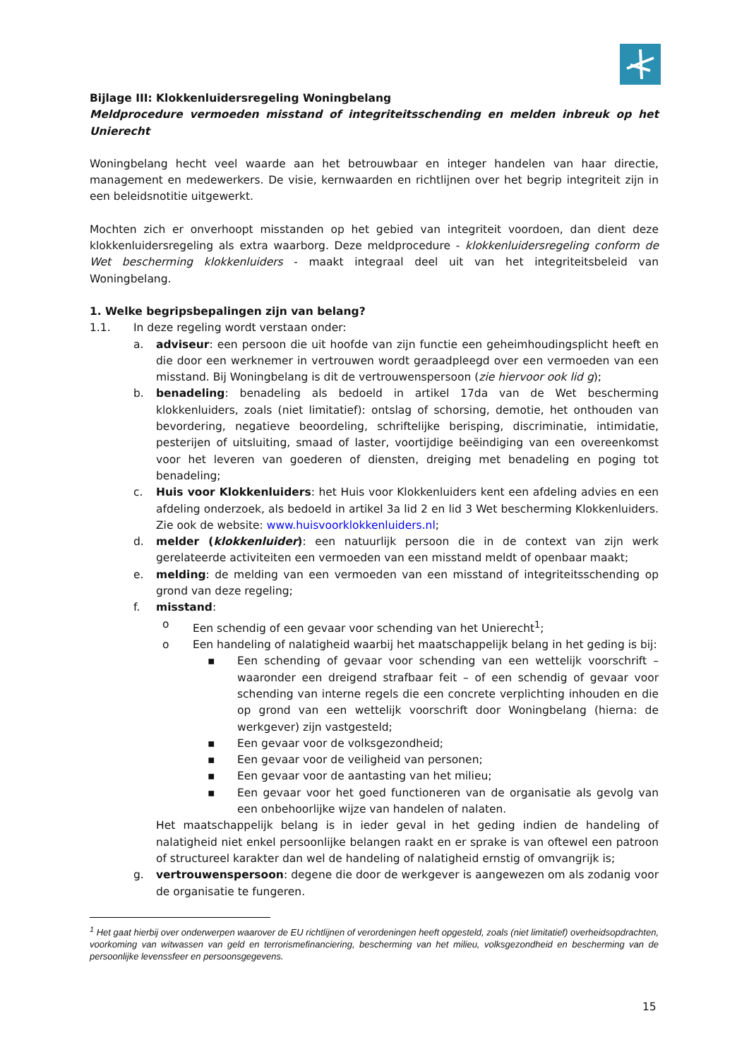Bijlage III: Klokkenluidersregeling Woningbelang
Meldprocedure vermoeden misstand of integriteitsschending en melden inbreuk op het Unierecht
Woningbelang hecht veel waarde aan het betrouwbaar en integer handelen van haar directie, management en medewerkers. De visie, kernwaarden en richtlijnen over het begrip integriteit zijn in een beleidsnotitie uitgewerkt.
Mochten zich er onverhoopt misstanden op het gebied van integriteit voordoen, dan dient deze klokkenluidersregeling als extra waarborg. Deze meldprocedure - klokkenluidersregeling conform de Wet bescherming klokkenluiders - maakt integraal deel uit van het integriteitsbeleid van Woningbelang.
1. Welke begripsbepalingen zijn van belang?
1.1. In deze regeling wordt verstaan onder:
a. adviseur: een persoon die uit hoofde van zijn functie een geheimhoudingsplicht heeft en die door een werknemer in vertrouwen wordt geraadpleegd over een vermoeden van een misstand. Bij Woningbelang is dit de vertrouwenspersoon (zie hiervoor ook lid g);
b. benadeling: benadeling als bedoeld in artikel 17da van de Wet bescherming klokkenluiders, zoals (niet limitatief): ontslag of schorsing, demotie, het onthouden van bevordering, negatieve beoordeling, schriftelijke berisping, discriminatie, intimidatie, pesterijen of uitsluiting, smaad of laster, voortijdige beëindiging van een overeenkomst voor het leveren van goederen of diensten, dreiging met benadeling en poging tot benadeling;
c. Huis voor Klokkenluiders: het Huis voor Klokkenluiders kent een afdeling advies en een afdeling onderzoek, als bedoeld in artikel 3a lid 2 en lid 3 Wet bescherming Klokkenluiders. Zie ook de website: www.huisvoorklokkenluiders.nl;
d. melder (klokkenluider): een natuurlijk persoon die in de context van zijn werk gerelateerde activiteiten een vermoeden van een misstand meldt of openbaar maakt;
e. melding: de melding van een vermoeden van een misstand of integriteitsschending op grond van deze regeling;
f. misstand:
o Een schendig of een gevaar voor schending van het Unierecht<sup>1</sup>;
o Een handeling of nalatigheid waarbij het maatschappelijk belang in het geding is bij:
▪ Een schending of gevaar voor schending van een wettelijk voorschrift – waaronder een dreigend strafbaar feit – of een schendig of gevaar voor schending van interne regels die een concrete verplichting inhouden en die op grond van een wettelijk voorschrift door Woningbelang (hierna: de werkgever) zijn vastgesteld;
▪ Een gevaar voor de volksgezondheid;
▪ Een gevaar voor de veiligheid van personen;
▪ Een gevaar voor de aantasting van het milieu;
▪ Een gevaar voor het goed functioneren van de organisatie als gevolg van een onbehoorlijke wijze van handelen of nalaten.
Het maatschappelijk belang is in ieder geval in het geding indien de handeling of nalatigheid niet enkel persoonlijke belangen raakt en er sprake is van oftewel een patroon of structureel karakter dan wel de handeling of nalatigheid ernstig of omvangrijk is;
g. vertrouwenspersoon: degene die door de werkgever is aangewezen om als zodanig voor de organisatie te fungeren.
<sup>1</sup> Het gaat hierbij over onderwerpen waarover de EU richtlijnen of verordeningen heeft opgesteld, zoals (niet limitatief) overheidsopdrachten, voorkoming van witwassen van geld en terrorismefinanciering, bescherming van het milieu, volksgezondheid en bescherming van de persoonlijke levenssfeer en persoonsgegevens.
15